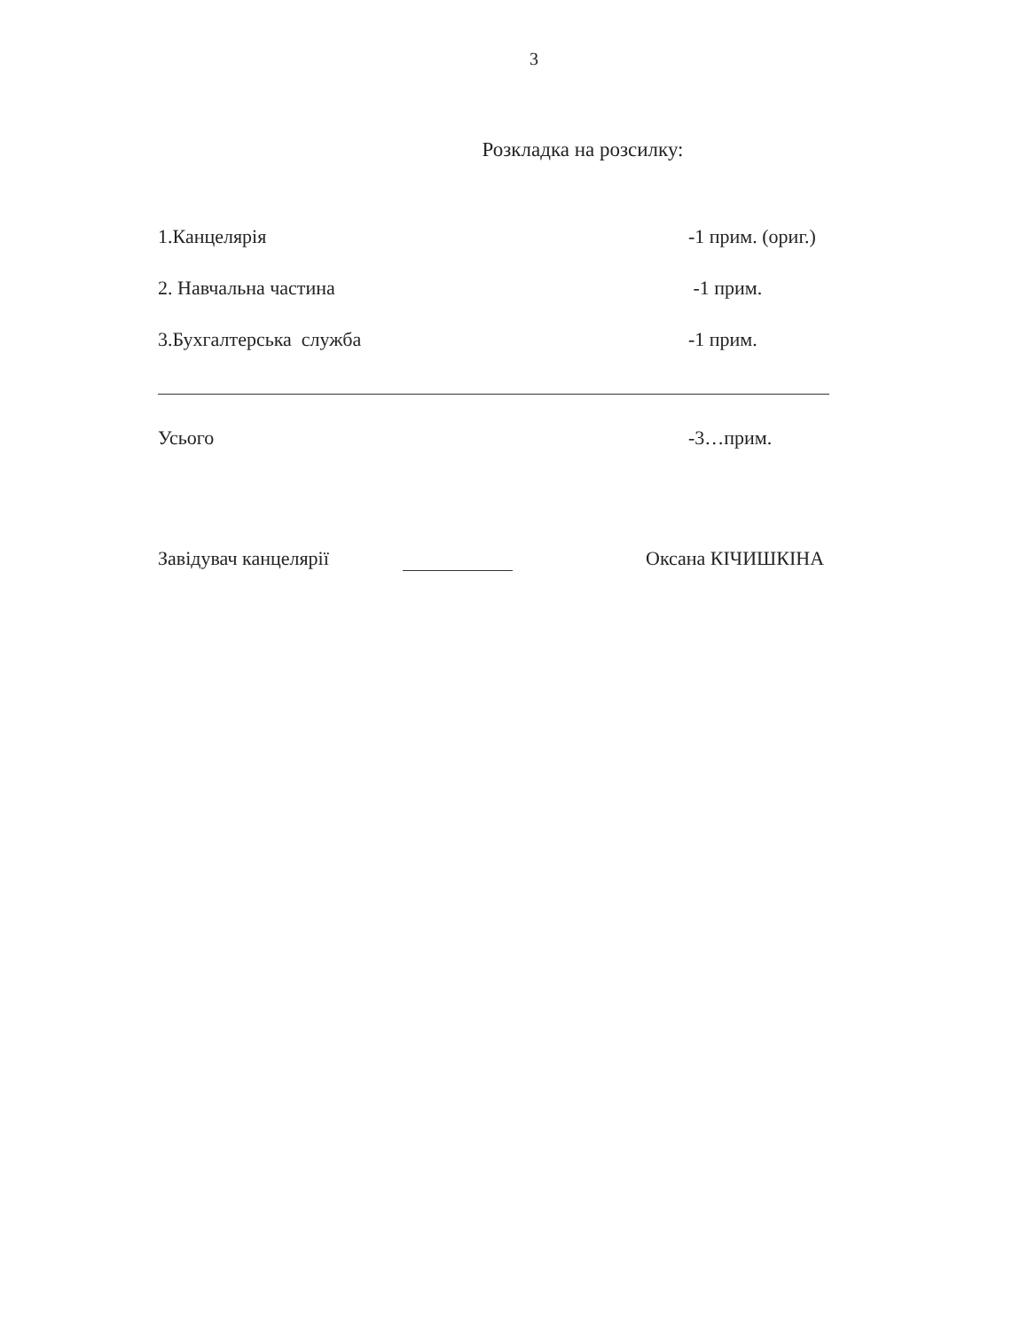3
Розкладка на розсилку:
1.Канцелярія -1 прим. (ориг.)
2. Навчальна частина -1 прим.
3.Бухгалтерська служба -1 прим.
Усього -3…прим.
Завідувач канцелярії Оксана КІЧИШКІНА